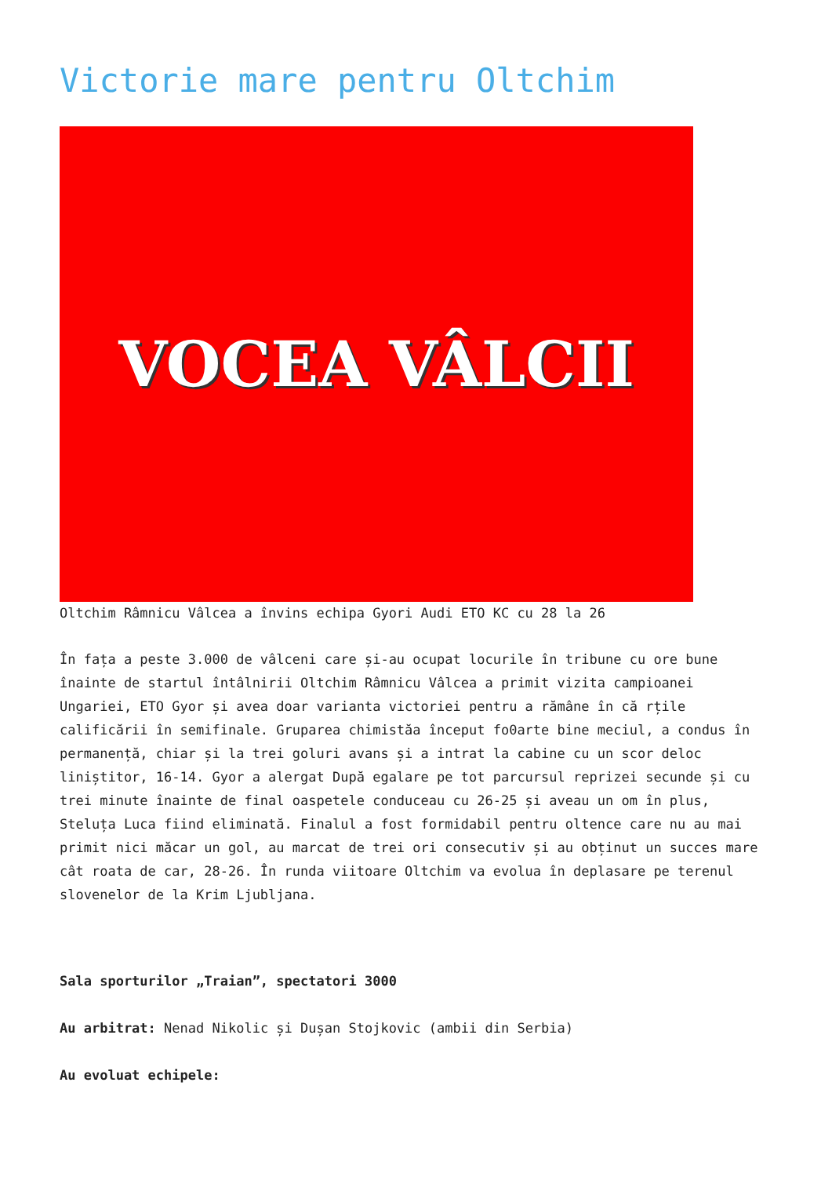Victorie mare pentru Oltchim
VOCEA VÂLCII
Oltchim Râmnicu Vâlcea a învins echipa Gyori Audi ETO KC cu 28 la 26
În fața a peste 3.000 de vâlceni care și-au ocupat locurile în tribune cu ore bune înainte de startul întâlnirii Oltchim Râmnicu Vâlcea a primit vizita campioanei Ungariei, ETO Gyor și avea doar varianta victoriei pentru a rămâne în că rțile calificării în semifinale. Gruparea chimistăa început fo0arte bine meciul, a condus în permanență, chiar și la trei goluri avans și a intrat la cabine cu un scor deloc liniștitor, 16-14. Gyor a alergat După egalare pe tot parcursul reprizei secunde și cu trei minute înainte de final oaspetele conduceau cu 26-25 și aveau un om în plus, Steluța Luca fiind eliminată. Finalul a fost formidabil pentru oltence care nu au mai primit nici măcar un gol, au marcat de trei ori consecutiv și au obținut un succes mare cât roata de car, 28-26. În runda viitoare Oltchim va evolua în deplasare pe terenul slovenelor de la Krim Ljubljana.
Sala sporturilor „Traian”, spectatori 3000
Au arbitrat: Nenad Nikolic și Dușan Stojkovic (ambii din Serbia)
Au evoluat echipele: